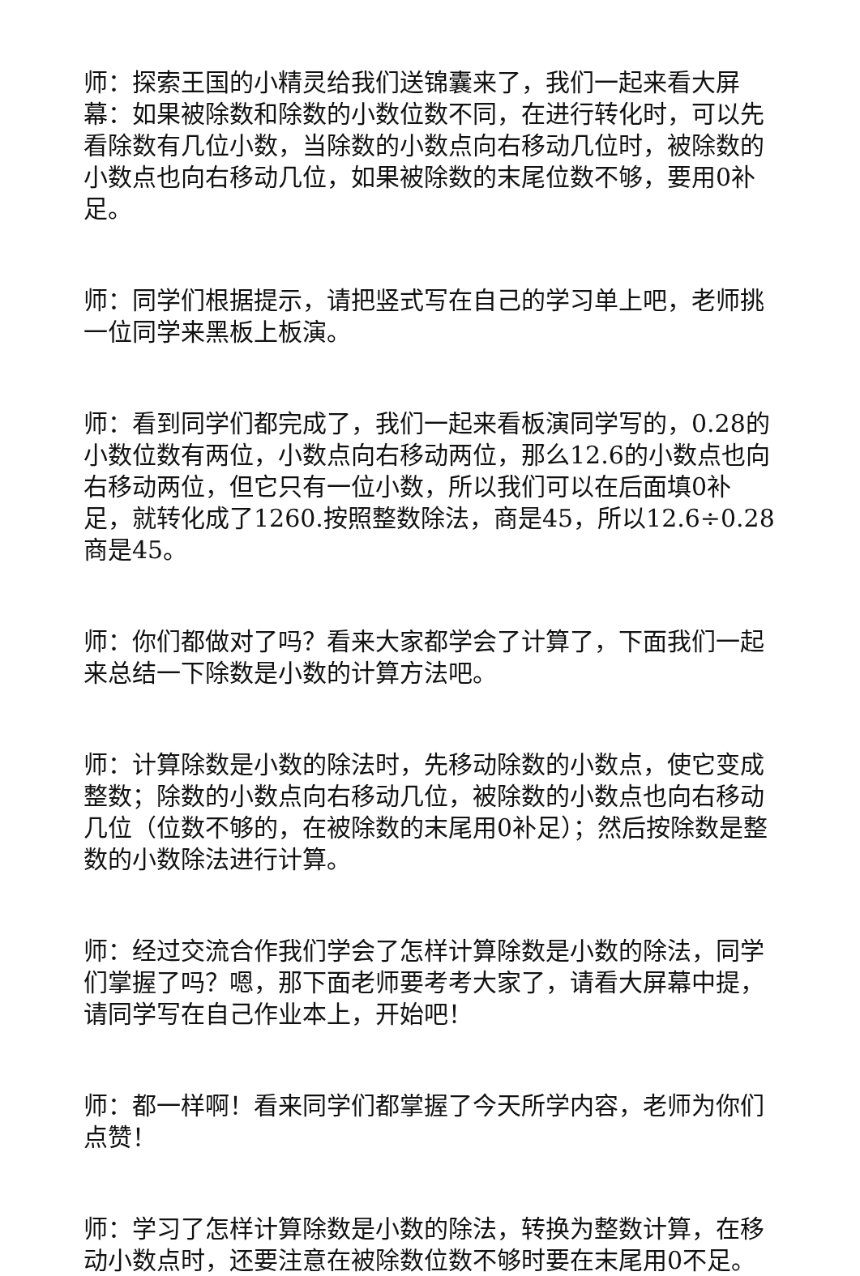师：探索王国的小精灵给我们送锦囊来了，我们一起来看大屏幕：如果被除数和除数的小数位数不同，在进行转化时，可以先看除数有几位小数，当除数的小数点向右移动几位时，被除数的小数点也向右移动几位，如果被除数的末尾位数不够，要用0补足。
师：同学们根据提示，请把竖式写在自己的学习单上吧，老师挑一位同学来黑板上板演。
师：看到同学们都完成了，我们一起来看板演同学写的，0.28的小数位数有两位，小数点向右移动两位，那么12.6的小数点也向右移动两位，但它只有一位小数，所以我们可以在后面填0补足，就转化成了1260.按照整数除法，商是45，所以12.6÷0.28商是45。
师：你们都做对了吗？看来大家都学会了计算了，下面我们一起来总结一下除数是小数的计算方法吧。
师：计算除数是小数的除法时，先移动除数的小数点，使它变成整数；除数的小数点向右移动几位，被除数的小数点也向右移动几位（位数不够的，在被除数的末尾用0补足）；然后按除数是整数的小数除法进行计算。
师：经过交流合作我们学会了怎样计算除数是小数的除法，同学们掌握了吗？嗯，那下面老师要考考大家了，请看大屏幕中提，请同学写在自己作业本上，开始吧！
师：都一样啊！看来同学们都掌握了今天所学内容，老师为你们点赞！
师：学习了怎样计算除数是小数的除法，转换为整数计算，在移动小数点时，还要注意在被除数位数不够时要在末尾用0不足。